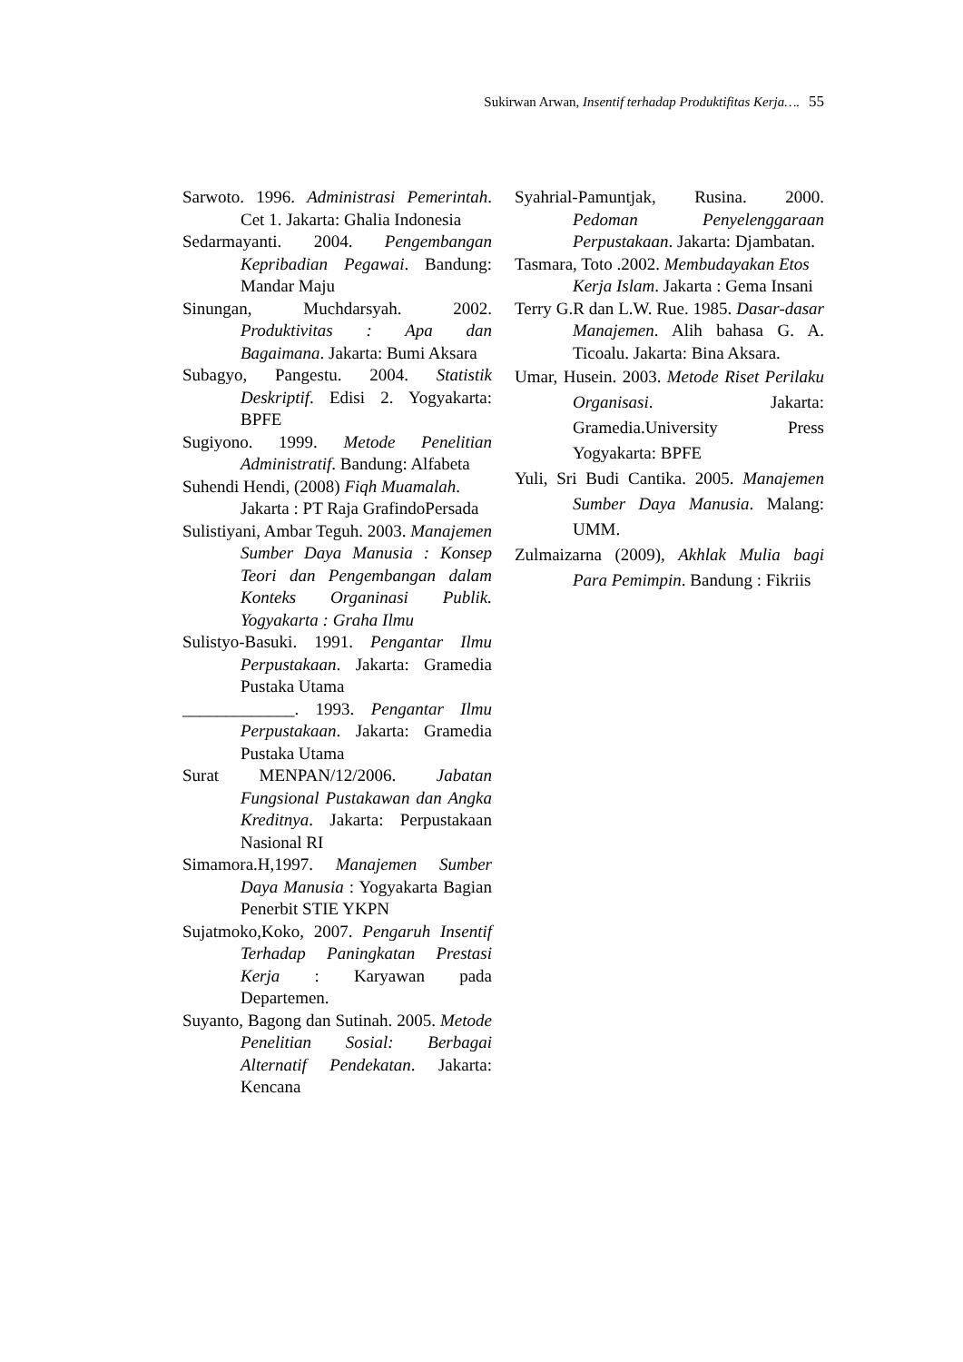Sukirwan Arwan, Insentif terhadap Produktifitas Kerja…. 55
Sarwoto. 1996. Administrasi Pemerintah. Cet 1. Jakarta: Ghalia Indonesia
Sedarmayanti. 2004. Pengembangan Kepribadian Pegawai. Bandung: Mandar Maju
Sinungan, Muchdarsyah. 2002. Produktivitas : Apa dan Bagaimana. Jakarta: Bumi Aksara
Subagyo, Pangestu. 2004. Statistik Deskriptif. Edisi 2. Yogyakarta: BPFE
Sugiyono. 1999. Metode Penelitian Administratif. Bandung: Alfabeta
Suhendi Hendi, (2008) Fiqh Muamalah. Jakarta : PT Raja GrafindoPersada
Sulistiyani, Ambar Teguh. 2003. Manajemen Sumber Daya Manusia : Konsep Teori dan Pengembangan dalam Konteks Organinasi Publik. Yogyakarta : Graha Ilmu
Sulistyo-Basuki. 1991. Pengantar Ilmu Perpustakaan. Jakarta: Gramedia Pustaka Utama
_____________. 1993. Pengantar Ilmu Perpustakaan. Jakarta: Gramedia Pustaka Utama
Surat MENPAN/12/2006. Jabatan Fungsional Pustakawan dan Angka Kreditnya. Jakarta: Perpustakaan Nasional RI
Simamora.H,1997. Manajemen Sumber Daya Manusia : Yogyakarta Bagian Penerbit STIE YKPN
Sujatmoko,Koko, 2007. Pengaruh Insentif Terhadap Paningkatan Prestasi Kerja : Karyawan pada Departemen.
Suyanto, Bagong dan Sutinah. 2005. Metode Penelitian Sosial: Berbagai Alternatif Pendekatan. Jakarta: Kencana
Syahrial-Pamuntjak, Rusina. 2000. Pedoman Penyelenggaraan Perpustakaan. Jakarta: Djambatan.
Tasmara, Toto .2002. Membudayakan Etos Kerja Islam. Jakarta : Gema Insani
Terry G.R dan L.W. Rue. 1985. Dasar-dasar Manajemen. Alih bahasa G. A. Ticoalu. Jakarta: Bina Aksara.
Umar, Husein. 2003. Metode Riset Perilaku Organisasi. Jakarta: Gramedia.University Press Yogyakarta: BPFE
Yuli, Sri Budi Cantika. 2005. Manajemen Sumber Daya Manusia. Malang: UMM.
Zulmaizarna (2009), Akhlak Mulia bagi Para Pemimpin. Bandung : Fikriis